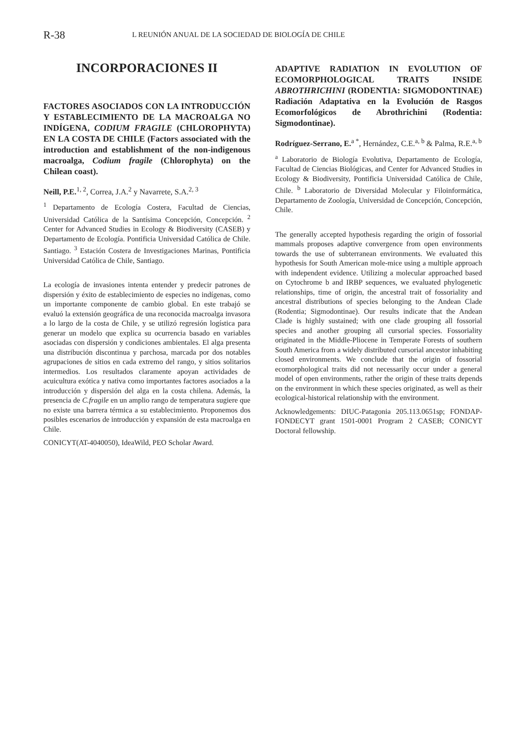R-38
L REUNIÓN ANUAL DE LA SOCIEDAD DE BIOLOGÍA DE CHILE
INCORPORACIONES II
FACTORES ASOCIADOS CON LA INTRODUCCIÓN Y ESTABLECIMIENTO DE LA MACROALGA NO INDÍGENA, CODIUM FRAGILE (CHLOROPHYTA) EN LA COSTA DE CHILE (Factors associated with the introduction and establishment of the non-indigenous macroalga, Codium fragile (Chlorophyta) on the Chilean coast).
Neill, P.E.<sup>1, 2</sup>, Correa, J.A.<sup>2</sup> y Navarrete, S.A.<sup>2, 3</sup>
<sup>1</sup> Departamento de Ecología Costera, Facultad de Ciencias, Universidad Católica de la Santísima Concepción, Concepción. <sup>2</sup> Center for Advanced Studies in Ecology & Biodiversity (CASEB) y Departamento de Ecología. Pontificia Universidad Católica de Chile. Santiago. <sup>3</sup> Estación Costera de Investigaciones Marinas, Pontificia Universidad Católica de Chile, Santiago.
La ecología de invasiones intenta entender y predecir patrones de dispersión y éxito de establecimiento de especies no indígenas, como un importante componente de cambio global. En este trabajó se evaluó la extensión geográfica de una reconocida macroalga invasora a lo largo de la costa de Chile, y se utilizó regresión logística para generar un modelo que explica su ocurrencia basado en variables asociadas con dispersión y condiciones ambientales. El alga presenta una distribución discontinua y parchosa, marcada por dos notables agrupaciones de sitios en cada extremo del rango, y sitios solitarios intermedios. Los resultados claramente apoyan actividades de acuicultura exótica y nativa como importantes factores asociados a la introducción y dispersión del alga en la costa chilena. Además, la presencia de C.fragile en un amplio rango de temperatura sugiere que no existe una barrera térmica a su establecimiento. Proponemos dos posibles escenarios de introducción y expansión de esta macroalga en Chile.
CONICYT(AT-4040050), IdeaWild, PEO Scholar Award.
ADAPTIVE RADIATION IN EVOLUTION OF ECOMORPHOLOGICAL TRAITS INSIDE ABROTHRICHINI (RODENTIA: SIGMODONTINAE) Radiación Adaptativa en la Evolución de Rasgos Ecomorfológicos de Abrothrichini (Rodentia: Sigmodontinae).
Rodríguez-Serrano, E.<sup>a *</sup>, Hernández, C.E.<sup>a, b</sup> & Palma, R.E.<sup>a, b</sup>
<sup>a</sup> Laboratorio de Biología Evolutiva, Departamento de Ecología, Facultad de Ciencias Biológicas, and Center for Advanced Studies in Ecology & Biodiversity, Pontificia Universidad Católica de Chile, Chile. <sup>b</sup> Laboratorio de Diversidad Molecular y Filoinformática, Departamento de Zoología, Universidad de Concepción, Concepción, Chile.
The generally accepted hypothesis regarding the origin of fossorial mammals proposes adaptive convergence from open environments towards the use of subterranean environments. We evaluated this hypothesis for South American mole-mice using a multiple approach with independent evidence. Utilizing a molecular approached based on Cytochrome b and IRBP sequences, we evaluated phylogenetic relationships, time of origin, the ancestral trait of fossoriality and ancestral distributions of species belonging to the Andean Clade (Rodentia; Sigmodontinae). Our results indicate that the Andean Clade is highly sustained; with one clade grouping all fossorial species and another grouping all cursorial species. Fossoriality originated in the Middle-Pliocene in Temperate Forests of southern South America from a widely distributed cursorial ancestor inhabiting closed environments. We conclude that the origin of fossorial ecomorphological traits did not necessarily occur under a general model of open environments, rather the origin of these traits depends on the environment in which these species originated, as well as their ecological-historical relationship with the environment.
Acknowledgements: DIUC-Patagonia 205.113.0651sp; FONDAP-FONDECYT grant 1501-0001 Program 2 CASEB; CONICYT Doctoral fellowship.